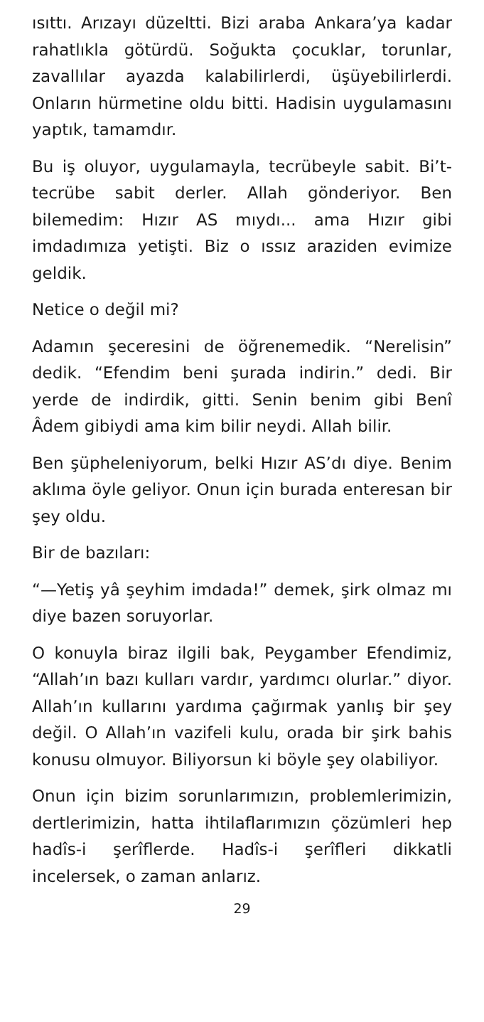ısıttı. Arızayı düzeltti. Bizi araba Ankara’ya kadar rahatlıkla götürdü. Soğukta çocuklar, torunlar, zavallılar ayazda kalabilirlerdi, üşüyebilirlerdi. Onların hürmetine oldu bitti. Hadisin uygulamasını yaptık, tamamdır.
Bu iş oluyor, uygulamayla, tecrübeyle sabit. Bi’t-tecrübe sabit derler. Allah gönderiyor. Ben bilemedim: Hızır AS mıydı... ama Hızır gibi imdadımıza yetişti. Biz o ıssız araziden evimize geldik.
Netice o değil mi?
Adamın şeceresini de öğrenemedik. “Nerelisin” dedik. “Efendim beni şurada indirin.” dedi. Bir yerde de indirdik, gitti. Senin benim gibi Benî Âdem gibiydi ama kim bilir neydi. Allah bilir.
Ben şüpheleniyorum, belki Hızır AS’dı diye. Benim aklıma öyle geliyor. Onun için burada enteresan bir şey oldu.
Bir de bazıları:
“—Yetiş yâ şeyhim imdada!” demek, şirk olmaz mı diye bazen soruyorlar.
O konuyla biraz ilgili bak, Peygamber Efendimiz, “Allah’ın bazı kulları vardır, yardımcı olurlar.” diyor. Allah’ın kullarını yardıma çağırmak yanlış bir şey değil. O Allah’ın vazifeli kulu, orada bir şirk bahis konusu olmuyor. Biliyorsun ki böyle şey olabiliyor.
Onun için bizim sorunlarımızın, problemlerimizin, dertlerimizin, hatta ihtilaflarımızın çözümleri hep hadîs-i şerîflerde. Hadîs-i şerîfleri dikkatli incelersek, o zaman anlarız.
29